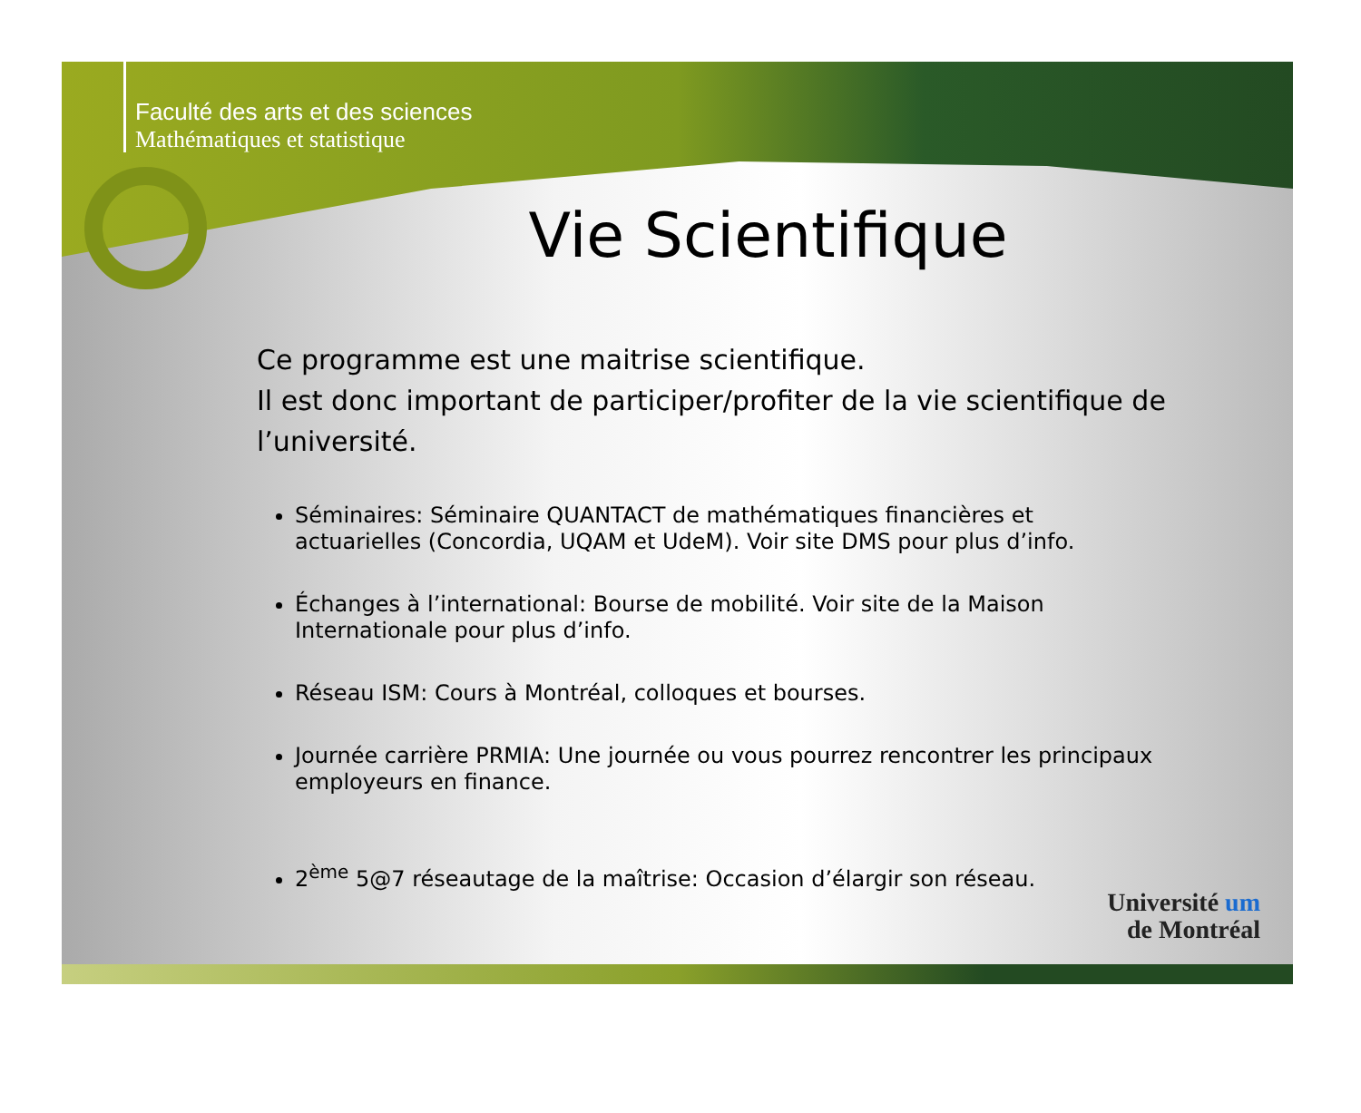Faculté des arts et des sciences
Mathématiques et statistique
Vie Scientifique
Ce programme est une maitrise scientifique.
Il est donc important de participer/profiter de la vie scientifique de l’université.
Séminaires: Séminaire QUANTACT de mathématiques financières et actuarielles (Concordia, UQAM et UdeM). Voir site DMS pour plus d’info.
Échanges à l’international: Bourse de mobilité. Voir site de la Maison Internationale pour plus d’info.
Réseau ISM: Cours à Montréal, colloques et bourses.
Journée carrière PRMIA: Une journée ou vous pourrez rencontrer les principaux employeurs en finance.
2<sup>ème</sup> 5@7 réseautage de la maîtrise: Occasion d’élargir son réseau.
Université um
de Montréal